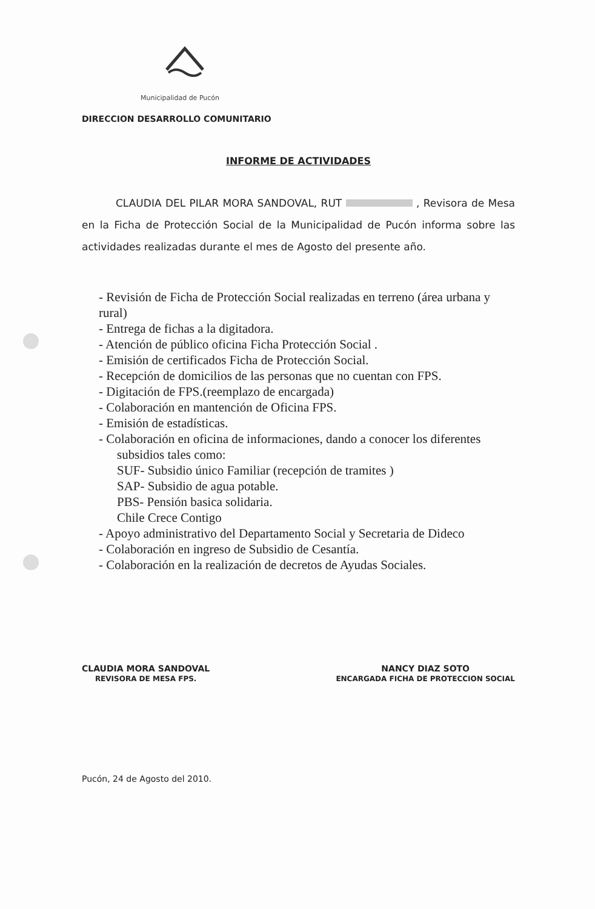Municipalidad de Pucón
DIRECCION DESARROLLO COMUNITARIO
INFORME DE ACTIVIDADES
CLAUDIA DEL PILAR MORA SANDOVAL, RUT , Revisora de Mesa en la Ficha de Protección Social de la Municipalidad de Pucón informa sobre las actividades realizadas durante el mes de Agosto del presente año.
- Revisión de Ficha de Protección Social realizadas en terreno (área urbana y rural)
- Entrega de fichas a la digitadora.
- Atención de público oficina Ficha Protección Social .
- Emisión de certificados Ficha de Protección Social.
- Recepción de domicilios de las personas que no cuentan con FPS.
- Digitación de FPS.(reemplazo de encargada)
- Colaboración en mantención de Oficina FPS.
- Emisión de estadísticas.
- Colaboración en oficina de informaciones, dando a conocer los diferentes
subsidios tales como:
SUF- Subsidio único Familiar (recepción de tramites )
SAP- Subsidio de agua potable.
PBS- Pensión basica solidaria.
Chile Crece Contigo
- Apoyo administrativo del Departamento Social y Secretaria de Dideco
- Colaboración en ingreso de Subsidio de Cesantía.
- Colaboración en la realización de decretos de Ayudas Sociales.
CLAUDIA MORA SANDOVAL
REVISORA DE MESA FPS.
NANCY DIAZ SOTO
ENCARGADA FICHA DE PROTECCION SOCIAL
Pucón, 24 de Agosto del 2010.